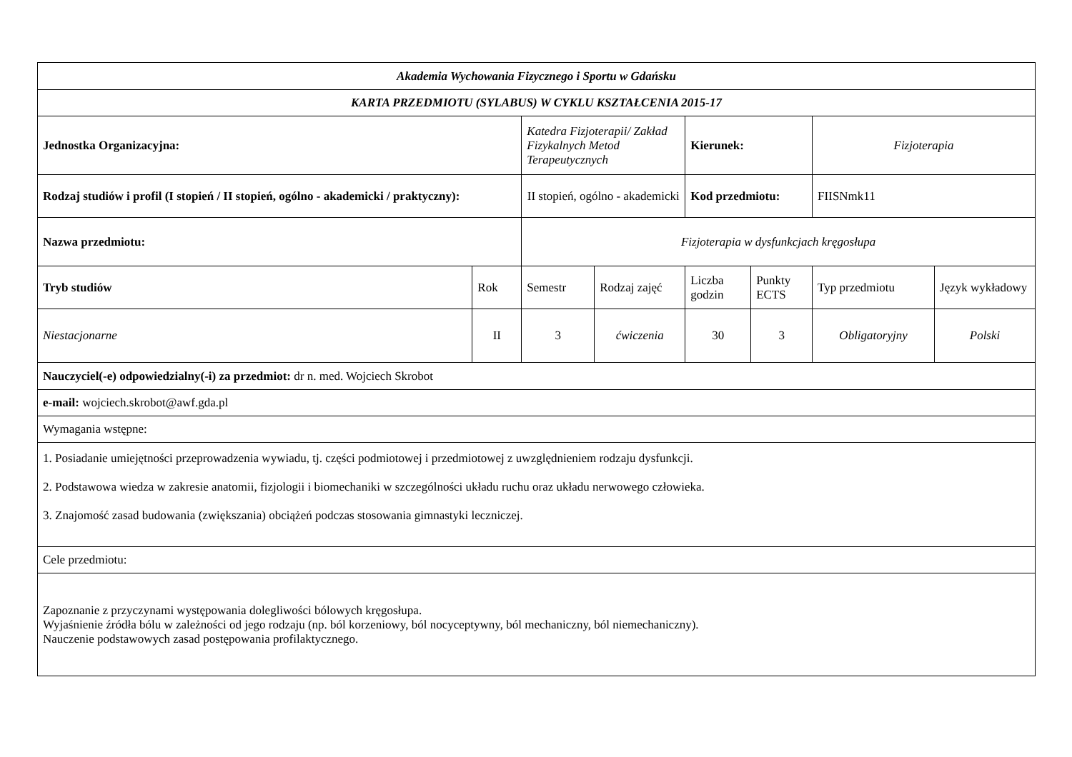| Akademia Wychowania Fizycznego i Sportu w Gdańsku | | | | | | | |
| KARTA PRZEDMIOTU (SYLABUS) W CYKLU KSZTAŁCENIA 2015-17 | | | | | | | |
| Jednostka Organizacyjna: | | Katedra Fizjoterapii/ Zakład Fizykalnych Metod Terapeutycznych | | Kierunek: | | Fizjoterapia | |
| Rodzaj studiów i profil (I stopień / II stopień, ogólno - akademicki / praktyczny): | | II stopień, ogólno - akademicki | | Kod przedmiotu: | | FIISNmk11 | |
| Nazwa przedmiotu: | | Fizjoterapia w dysfunkcjach kręgosłupa | | | | | |
| Tryb studiów | Rok | Semestr | Rodzaj zajęć | Liczba godzin | Punkty ECTS | Typ przedmiotu | Język wykładowy |
| Niestacjonarne | II | 3 | ćwiczenia | 30 | 3 | Obligatoryjny | Polski |
| Nauczyciel(-e) odpowiedzialny(-i) za przedmiot: dr n. med. Wojciech Skrobot | | | | | | | |
| e-mail: wojciech.skrobot@awf.gda.pl | | | | | | | |
| Wymagania wstępne: | | | | | | | |
| 1. Posiadanie umiejętności przeprowadzenia wywiadu, tj. części podmiotowej i przedmiotowej z uwzględnieniem rodzaju dysfunkcji. 2. Podstawowa wiedza w zakresie anatomii, fizjologii i biomechaniki w szczególności układu ruchu oraz układu nerwowego człowieka. 3. Znajomość zasad budowania (zwiększania) obciążeń podczas stosowania gimnastyki leczniczej. | | | | | | | |
| Cele przedmiotu: | | | | | | | |
| Zapoznanie z przyczynami występowania dolegliwości bólowych kręgosłupa. Wyjaśnienie źródła bólu w zależności od jego rodzaju (np. ból korzeniowy, ból nocyceptywny, ból mechaniczny, ból niemechaniczny). Nauczenie podstawowych zasad postępowania profilaktycznego. | | | | | | | |